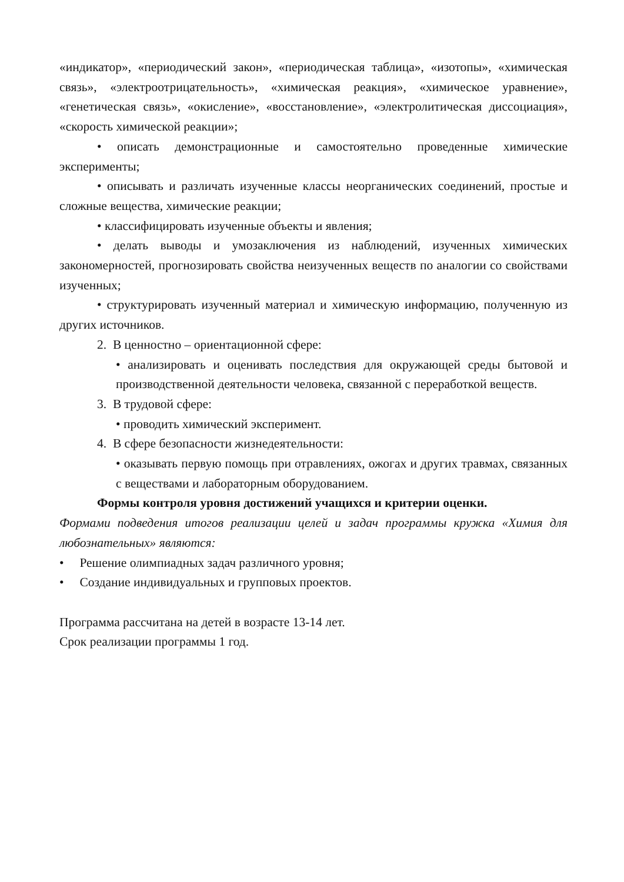«индикатор», «периодический закон», «периодическая таблица», «изотопы», «химическая связь», «электроотрицательность», «химическая реакция», «химическое уравнение», «генетическая связь», «окисление», «восстановление», «электролитическая диссоциация», «скорость химической реакции»;
• описать демонстрационные и самостоятельно проведенные химические эксперименты;
• описывать и различать изученные классы неорганических соединений, простые и сложные вещества, химические реакции;
• классифицировать изученные объекты и явления;
• делать выводы и умозаключения из наблюдений, изученных химических закономерностей, прогнозировать свойства неизученных веществ по аналогии со свойствами изученных;
• структурировать изученный материал и химическую информацию, полученную из других источников.
2. В ценностно – ориентационной сфере:
• анализировать и оценивать последствия для окружающей среды бытовой и производственной деятельности человека, связанной с переработкой веществ.
3. В трудовой сфере:
• проводить химический эксперимент.
4. В сфере безопасности жизнедеятельности:
• оказывать первую помощь при отравлениях, ожогах и других травмах, связанных с веществами и лабораторным оборудованием.
Формы контроля уровня достижений учащихся и критерии оценки.
Формами подведения итогов реализации целей и задач программы кружка «Химия для любознательных» являются:
• Решение олимпиадных задач различного уровня;
• Создание индивидуальных и групповых проектов.
Программа рассчитана на детей в возрасте 13-14 лет.
Срок реализации программы 1 год.